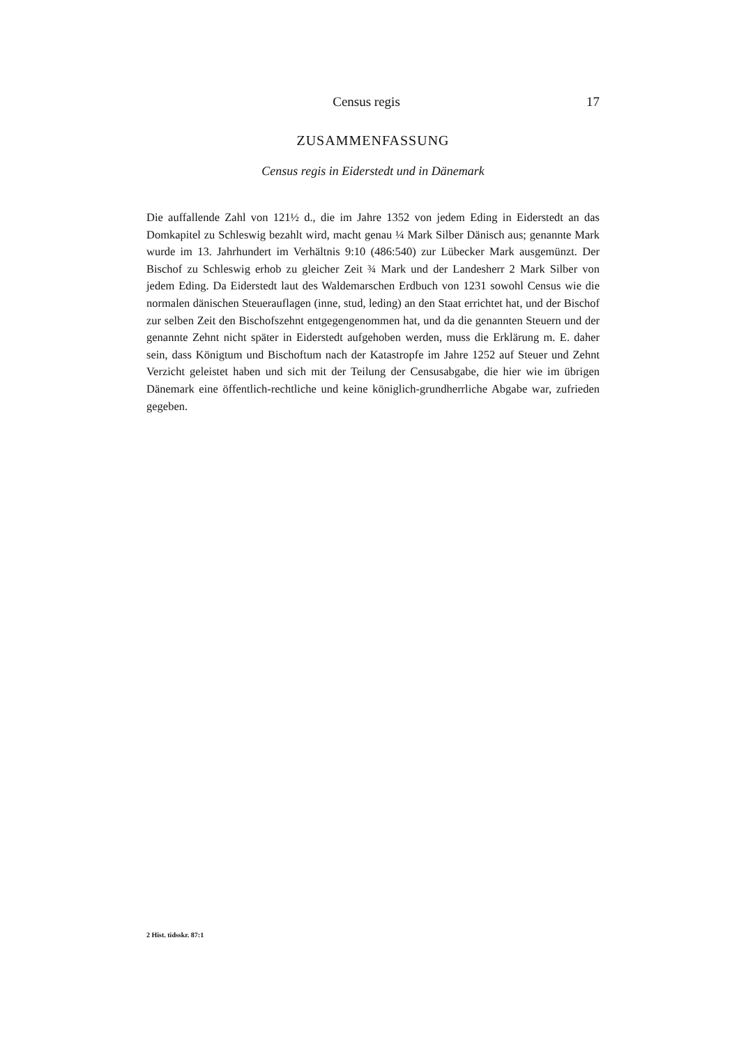Census regis 17
ZUSAMMENFASSUNG
Census regis in Eiderstedt und in Dänemark
Die auffallende Zahl von 121½ d., die im Jahre 1352 von jedem Eding in Eiderstedt an das Domkapitel zu Schleswig bezahlt wird, macht genau ¼ Mark Silber Dänisch aus; genannte Mark wurde im 13. Jahrhundert im Verhältnis 9:10 (486:540) zur Lübecker Mark ausgemünzt. Der Bischof zu Schleswig erhob zu gleicher Zeit ¾ Mark und der Landesherr 2 Mark Silber von jedem Eding. Da Eiderstedt laut des Waldemarschen Erdbuch von 1231 sowohl Census wie die normalen dänischen Steuerauflagen (inne, stud, leding) an den Staat errichtet hat, und der Bischof zur selben Zeit den Bischofszehnt entgegengenommen hat, und da die genannten Steuern und der genannte Zehnt nicht später in Eiderstedt aufgehoben werden, muss die Erklärung m. E. daher sein, dass Königtum und Bischoftum nach der Katastropfe im Jahre 1252 auf Steuer und Zehnt Verzicht geleistet haben und sich mit der Teilung der Censusabgabe, die hier wie im übrigen Dänemark eine öffentlich-rechtliche und keine königlich-grundherrliche Abgabe war, zufrieden gegeben.
2 Hist. tidsskr. 87:1